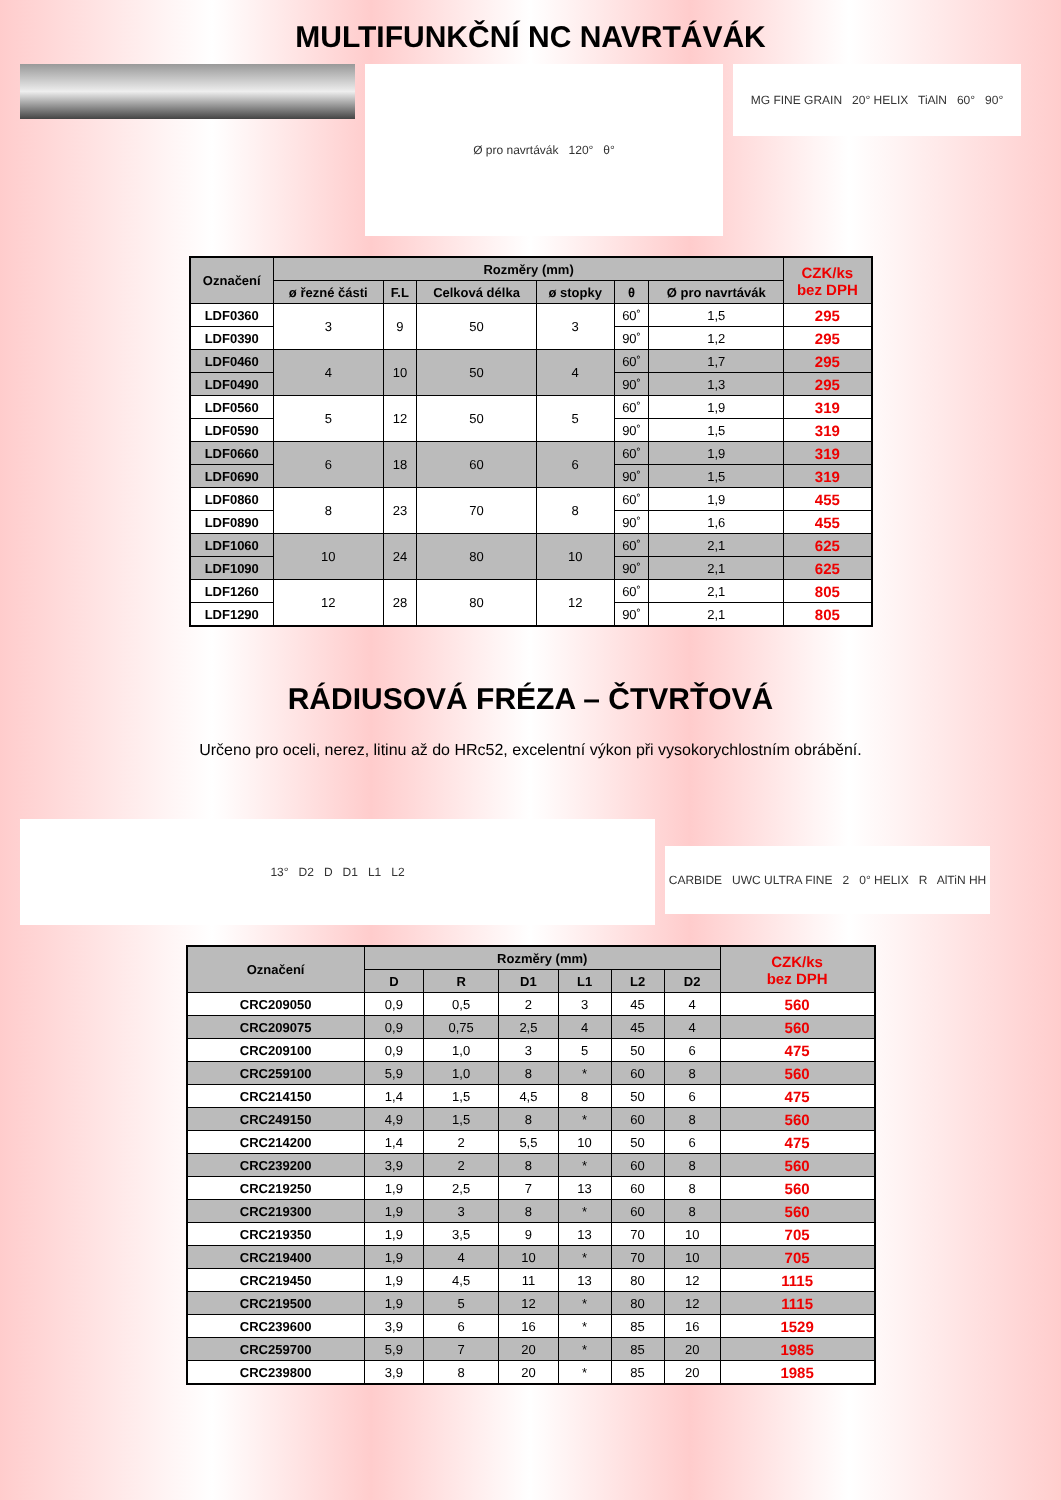MULTIFUNKČNÍ NC NAVRTÁVÁK
Ø pro navrtávák 120° θ°
MG FINE GRAIN 20° HELIX TiAlN 60° 90°
| Označení | Rozměry (mm) | | | | | | CZK/ks bez DPH |
| --- | --- | --- | --- | --- | --- | --- | --- |
| | ø řezné části | F.L | Celková délka | ø stopky | θ | Ø pro navrtávák | |
| LDF0360 | 3 | 9 | 50 | 3 | 60˚ | 1,5 | 295 |
| LDF0390 | | | | | 90˚ | 1,2 | 295 |
| LDF0460 | 4 | 10 | 50 | 4 | 60˚ | 1,7 | 295 |
| LDF0490 | | | | | 90˚ | 1,3 | 295 |
| LDF0560 | 5 | 12 | 50 | 5 | 60˚ | 1,9 | 319 |
| LDF0590 | | | | | 90˚ | 1,5 | 319 |
| LDF0660 | 6 | 18 | 60 | 6 | 60˚ | 1,9 | 319 |
| LDF0690 | | | | | 90˚ | 1,5 | 319 |
| LDF0860 | 8 | 23 | 70 | 8 | 60˚ | 1,9 | 455 |
| LDF0890 | | | | | 90˚ | 1,6 | 455 |
| LDF1060 | 10 | 24 | 80 | 10 | 60˚ | 2,1 | 625 |
| LDF1090 | | | | | 90˚ | 2,1 | 625 |
| LDF1260 | 12 | 28 | 80 | 12 | 60˚ | 2,1 | 805 |
| LDF1290 | | | | | 90˚ | 2,1 | 805 |
RÁDIUSOVÁ FRÉZA – ČTVRŤOVÁ
Určeno pro oceli, nerez, litinu až do HRc52, excelentní výkon při vysokorychlostním obrábění.
13° D2 D D1 L1 L2
CARBIDE UWC ULTRA FINE 2 0° HELIX R AlTiN HH
| Označení | Rozměry (mm) | | | | | | CZK/ks bez DPH |
| --- | --- | --- | --- | --- | --- | --- | --- |
| | D | R | D1 | L1 | L2 | D2 | |
| CRC209050 | 0,9 | 0,5 | 2 | 3 | 45 | 4 | 560 |
| CRC209075 | 0,9 | 0,75 | 2,5 | 4 | 45 | 4 | 560 |
| CRC209100 | 0,9 | 1,0 | 3 | 5 | 50 | 6 | 475 |
| CRC259100 | 5,9 | 1,0 | 8 | * | 60 | 8 | 560 |
| CRC214150 | 1,4 | 1,5 | 4,5 | 8 | 50 | 6 | 475 |
| CRC249150 | 4,9 | 1,5 | 8 | * | 60 | 8 | 560 |
| CRC214200 | 1,4 | 2 | 5,5 | 10 | 50 | 6 | 475 |
| CRC239200 | 3,9 | 2 | 8 | * | 60 | 8 | 560 |
| CRC219250 | 1,9 | 2,5 | 7 | 13 | 60 | 8 | 560 |
| CRC219300 | 1,9 | 3 | 8 | * | 60 | 8 | 560 |
| CRC219350 | 1,9 | 3,5 | 9 | 13 | 70 | 10 | 705 |
| CRC219400 | 1,9 | 4 | 10 | * | 70 | 10 | 705 |
| CRC219450 | 1,9 | 4,5 | 11 | 13 | 80 | 12 | 1115 |
| CRC219500 | 1,9 | 5 | 12 | * | 80 | 12 | 1115 |
| CRC239600 | 3,9 | 6 | 16 | * | 85 | 16 | 1529 |
| CRC259700 | 5,9 | 7 | 20 | * | 85 | 20 | 1985 |
| CRC239800 | 3,9 | 8 | 20 | * | 85 | 20 | 1985 |